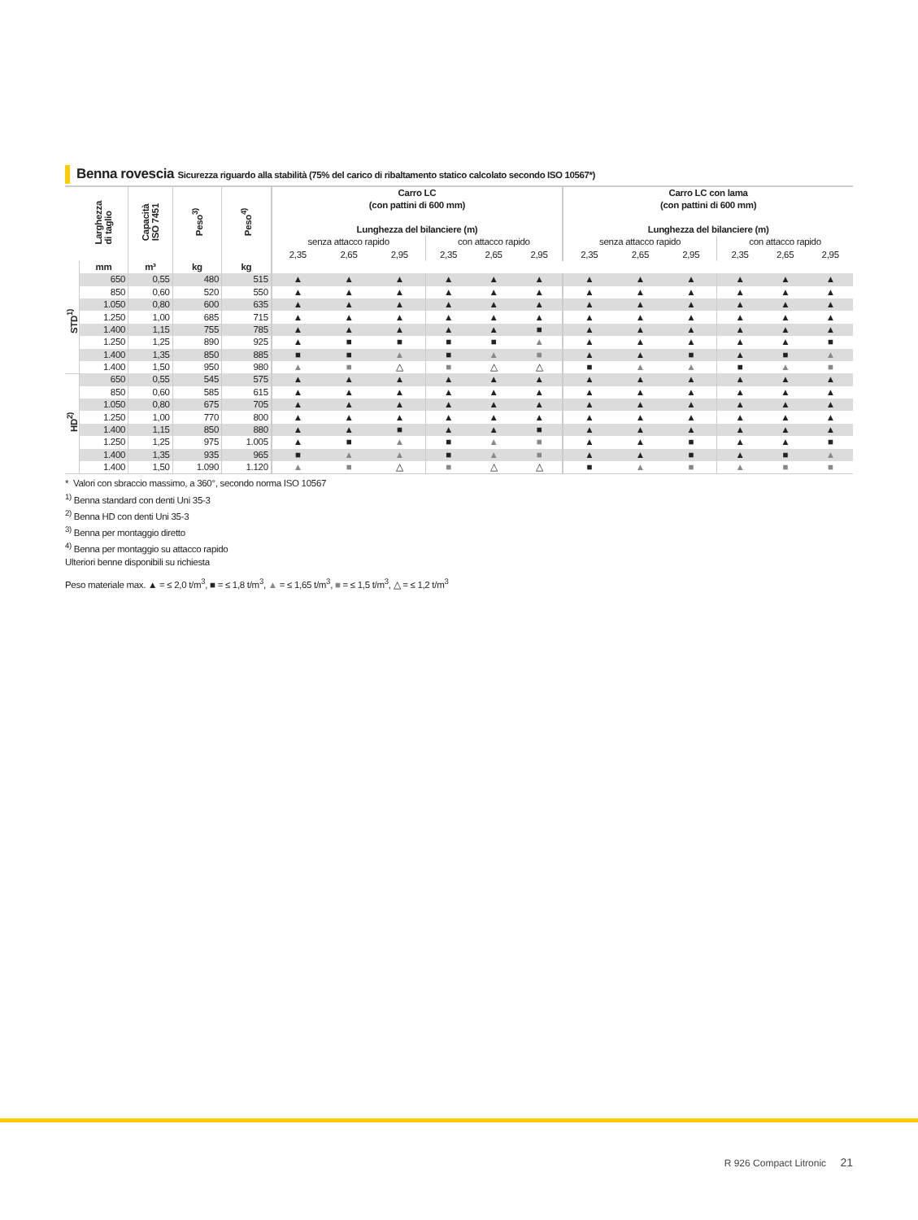Benna rovescia Sicurezza riguardo alla stabilità (75% del carico di ribaltamento statico calcolato secondo ISO 10567*)
| | Larghezza di taglio | Capacità ISO 7451 | Peso<sup>3)</sup> | Peso<sup>4)</sup> | Carro LC (con pattini di 600 mm) Lunghezza del bilanciere (m) | | | | | | Carro LC con lama (con pattini di 600 mm) Lunghezza del bilanciere (m) | | | | | |
| --- | --- | --- | --- | --- | --- | --- | --- | --- | --- | --- | --- | --- | --- | --- | --- | --- |
| | | | | | senza attacco rapido | | | con attacco rapido | | | senza attacco rapido | | | con attacco rapido | | |
| | | | | | 2,35 | 2,65 | 2,95 | 2,35 | 2,65 | 2,95 | 2,35 | 2,65 | 2,95 | 2,35 | 2,65 | 2,95 |
| | mm | m³ | kg | kg | | | | | | | | | | | | |
| STD<sup>1)</sup> | 650 | 0,55 | 480 | 515 | ▲ | ▲ | ▲ | ▲ | ▲ | ▲ | ▲ | ▲ | ▲ | ▲ | ▲ | ▲ |
| | 850 | 0,60 | 520 | 550 | ▲ | ▲ | ▲ | ▲ | ▲ | ▲ | ▲ | ▲ | ▲ | ▲ | ▲ | ▲ |
| | 1.050 | 0,80 | 600 | 635 | ▲ | ▲ | ▲ | ▲ | ▲ | ▲ | ▲ | ▲ | ▲ | ▲ | ▲ | ▲ |
| | 1.250 | 1,00 | 685 | 715 | ▲ | ▲ | ▲ | ▲ | ▲ | ▲ | ▲ | ▲ | ▲ | ▲ | ▲ | ▲ |
| | 1.400 | 1,15 | 755 | 785 | ▲ | ▲ | ▲ | ▲ | ▲ | ■ | ▲ | ▲ | ▲ | ▲ | ▲ | ▲ |
| | 1.250 | 1,25 | 890 | 925 | ▲ | ■ | ■ | ■ | ■ | ▲ | ▲ | ▲ | ▲ | ▲ | ▲ | ■ |
| | 1.400 | 1,35 | 850 | 885 | ■ | ■ | ▲ | ■ | ▲ | ■ | ▲ | ▲ | ■ | ▲ | ■ | ▲ |
| | 1.400 | 1,50 | 950 | 980 | ▲ | ■ | △ | ■ | △ | △ | ■ | ▲ | ▲ | ■ | ▲ | ■ |
| HD<sup>2)</sup> | 650 | 0,55 | 545 | 575 | ▲ | ▲ | ▲ | ▲ | ▲ | ▲ | ▲ | ▲ | ▲ | ▲ | ▲ | ▲ |
| | 850 | 0,60 | 585 | 615 | ▲ | ▲ | ▲ | ▲ | ▲ | ▲ | ▲ | ▲ | ▲ | ▲ | ▲ | ▲ |
| | 1.050 | 0,80 | 675 | 705 | ▲ | ▲ | ▲ | ▲ | ▲ | ▲ | ▲ | ▲ | ▲ | ▲ | ▲ | ▲ |
| | 1.250 | 1,00 | 770 | 800 | ▲ | ▲ | ▲ | ▲ | ▲ | ▲ | ▲ | ▲ | ▲ | ▲ | ▲ | ▲ |
| | 1.400 | 1,15 | 850 | 880 | ▲ | ▲ | ■ | ▲ | ▲ | ■ | ▲ | ▲ | ▲ | ▲ | ▲ | ▲ |
| | 1.250 | 1,25 | 975 | 1.005 | ▲ | ■ | ▲ | ■ | ▲ | ■ | ▲ | ▲ | ■ | ▲ | ▲ | ■ |
| | 1.400 | 1,35 | 935 | 965 | ■ | ▲ | ▲ | ■ | ▲ | ■ | ▲ | ▲ | ■ | ▲ | ■ | ▲ |
| | 1.400 | 1,50 | 1.090 | 1.120 | ▲ | ■ | △ | ■ | △ | △ | ■ | ▲ | ■ | ▲ | ■ | ■ |
* Valori con sbraccio massimo, a 360°, secondo norma ISO 10567
<sup>1)</sup> Benna standard con denti Uni 35-3
<sup>2)</sup> Benna HD con denti Uni 35-3
<sup>3)</sup> Benna per montaggio diretto
<sup>4)</sup> Benna per montaggio su attacco rapido
Ulteriori benne disponibili su richiesta
Peso materiale max. ▲ = ≤ 2,0 t/m<sup>3</sup>, ■ = ≤ 1,8 t/m<sup>3</sup>, ▲ = ≤ 1,65 t/m<sup>3</sup>, ■ = ≤ 1,5 t/m<sup>3</sup>, △ = ≤ 1,2 t/m<sup>3</sup>
R 926 Compact Litronic 21